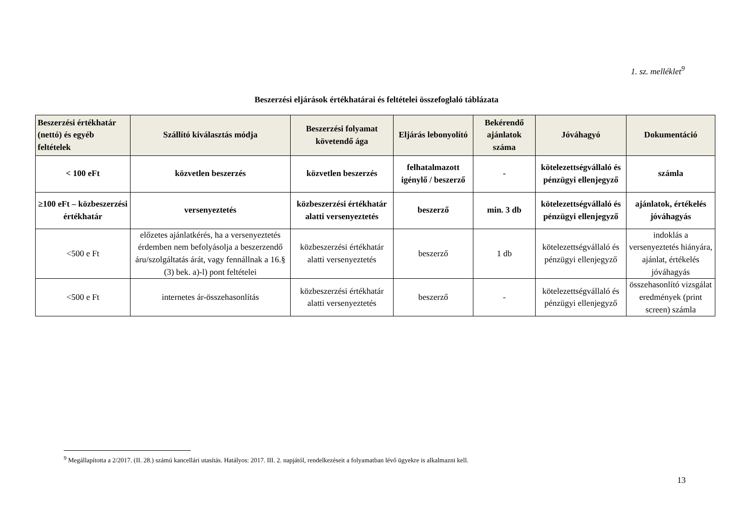1. sz. melléklet<sup>9</sup>
Beszerzési eljárások értékhatárai és feltételei összefoglaló táblázata
| Beszerzési értékhatár (nettó) és egyéb feltételek | Szállító kiválasztás módja | Beszerzési folyamat követendő ága | Eljárás lebonyolító | Bekérendő ajánlatok száma | Jóváhagyó | Dokumentáció |
| --- | --- | --- | --- | --- | --- | --- |
| < 100 eFt | közvetlen beszerzés | közvetlen beszerzés | felhatalmazott igénylő / beszerző | - | kötelezettségvállaló és pénzügyi ellenjegyző | számla |
| ≥100 eFt – közbeszerzési értékhatár | versenyeztetés | közbeszerzési értékhatár alatti versenyeztetés | beszerző | min. 3 db | kötelezettségvállaló és pénzügyi ellenjegyző | ajánlatok, értékelés jóváhagyás |
| <500 e Ft | előzetes ajánlatkérés, ha a versenyeztetés érdemben nem befolyásolja a beszerzendő áru/szolgáltatás árát, vagy fennállnak a 16.§ (3) bek. a)-l) pont feltételei | közbeszerzési értékhatár alatti versenyeztetés | beszerző | 1 db | kötelezettségvállaló és pénzügyi ellenjegyző | indoklás a versenyeztetés hiányára, ajánlat, értékelés jóváhagyás |
| <500 e Ft | internetes ár-összehasonlítás | közbeszerzési értékhatár alatti versenyeztetés | beszerző | - | kötelezettségvállaló és pénzügyi ellenjegyző | összehasonlító vizsgálat eredmények (print screen) számla |
<sup>9</sup> Megállapította a 2/2017. (II. 28.) számú kancellári utasítás. Hatályos: 2017. III. 2. napjától, rendelkezéseit a folyamatban lévő ügyekre is alkalmazni kell.
13